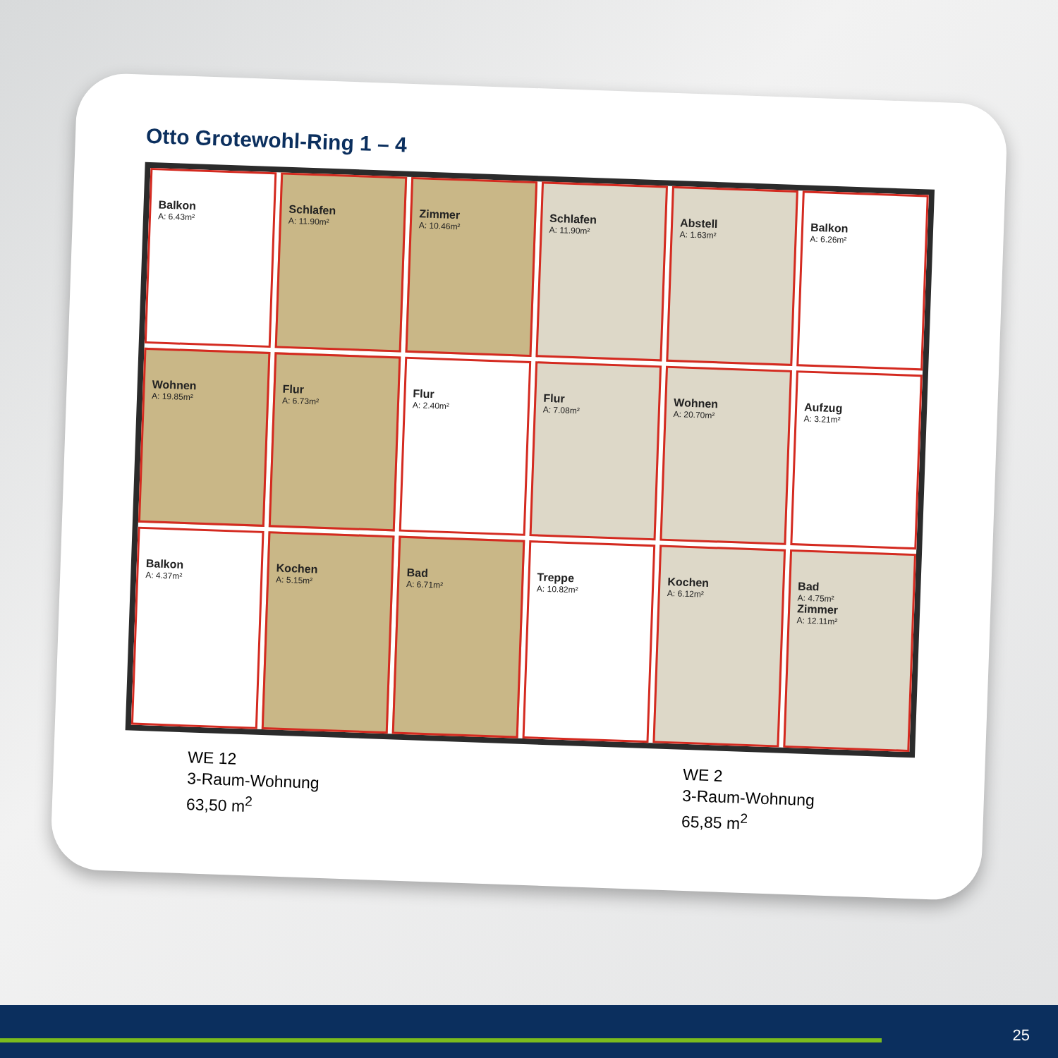Otto Grotewohl-Ring 1 – 4
Balkon
A: 6.43m²
Schlafen
A: 11.90m²
Zimmer
A: 10.46m²
Schlafen
A: 11.90m²
Abstell
A: 1.63m²
Balkon
A: 6.26m²
Wohnen
A: 19.85m²
Flur
A: 6.73m²
Flur
A: 2.40m²
Flur
A: 7.08m²
Wohnen
A: 20.70m²
Aufzug
A: 3.21m²
Balkon
A: 4.37m²
Kochen
A: 5.15m²
Bad
A: 6.71m²
Treppe
A: 10.82m²
Kochen
A: 6.12m²
Bad
A: 4.75m²
Zimmer
A: 12.11m²
WE 12
3-Raum-Wohnung
63,50 m<sup>2</sup>
WE 2
3-Raum-Wohnung
65,85 m<sup>2</sup>
25